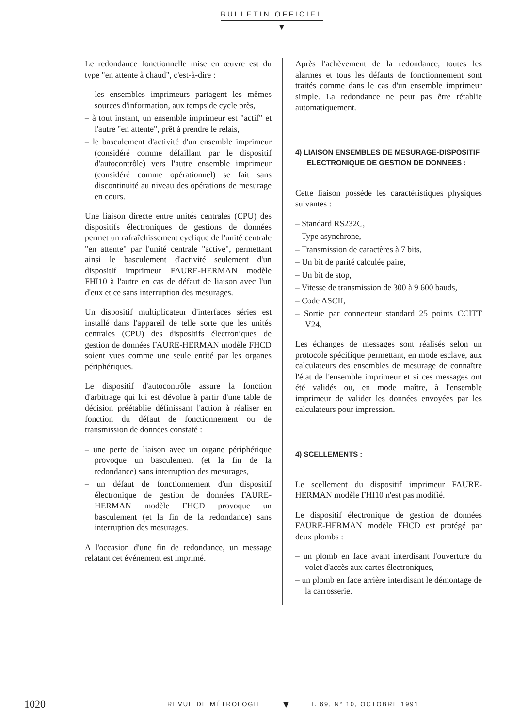BULLETIN OFFICIEL
▼
Le redondance fonctionnelle mise en œuvre est du type "en attente à chaud", c'est-à-dire :
– les ensembles imprimeurs partagent les mêmes sources d'information, aux temps de cycle près,
– à tout instant, un ensemble imprimeur est "actif" et l'autre "en attente", prêt à prendre le relais,
– le basculement d'activité d'un ensemble imprimeur (considéré comme défaillant par le dispositif d'autocontrôle) vers l'autre ensemble imprimeur (considéré comme opérationnel) se fait sans discontinuité au niveau des opérations de mesurage en cours.
Une liaison directe entre unités centrales (CPU) des dispositifs électroniques de gestions de données permet un rafraîchissement cyclique de l'unité centrale "en attente" par l'unité centrale "active", permettant ainsi le basculement d'activité seulement d'un dispositif imprimeur FAURE-HERMAN modèle FHI10 à l'autre en cas de défaut de liaison avec l'un d'eux et ce sans interruption des mesurages.
Un dispositif multiplicateur d'interfaces séries est installé dans l'appareil de telle sorte que les unités centrales (CPU) des dispositifs électroniques de gestion de données FAURE-HERMAN modèle FHCD soient vues comme une seule entité par les organes périphériques.
Le dispositif d'autocontrôle assure la fonction d'arbitrage qui lui est dévolue à partir d'une table de décision préétablie définissant l'action à réaliser en fonction du défaut de fonctionnement ou de transmission de données constaté :
– une perte de liaison avec un organe périphérique provoque un basculement (et la fin de la redondance) sans interruption des mesurages,
– un défaut de fonctionnement d'un dispositif électronique de gestion de données FAURE-HERMAN modèle FHCD provoque un basculement (et la fin de la redondance) sans interruption des mesurages.
A l'occasion d'une fin de redondance, un message relatant cet événement est imprimé.
Après l'achèvement de la redondance, toutes les alarmes et tous les défauts de fonctionnement sont traités comme dans le cas d'un ensemble imprimeur simple. La redondance ne peut pas être rétablie automatiquement.
4) LIAISON ENSEMBLES DE MESURAGE-DISPOSITIF ELECTRONIQUE DE GESTION DE DONNEES :
Cette liaison possède les caractéristiques physiques suivantes :
– Standard RS232C,
– Type asynchrone,
– Transmission de caractères à 7 bits,
– Un bit de parité calculée paire,
– Un bit de stop,
– Vitesse de transmission de 300 à 9 600 bauds,
– Code ASCII,
– Sortie par connecteur standard 25 points CCITT V24.
Les échanges de messages sont réalisés selon un protocole spécifique permettant, en mode esclave, aux calculateurs des ensembles de mesurage de connaître l'état de l'ensemble imprimeur et si ces messages ont été validés ou, en mode maître, à l'ensemble imprimeur de valider les données envoyées par les calculateurs pour impression.
4) SCELLEMENTS :
Le scellement du dispositif imprimeur FAURE-HERMAN modèle FHI10 n'est pas modifié.
Le dispositif électronique de gestion de données FAURE-HERMAN modèle FHCD est protégé par deux plombs :
– un plomb en face avant interdisant l'ouverture du volet d'accès aux cartes électroniques,
– un plomb en face arrière interdisant le démontage de la carrosserie.
1020 REVUE DE MÉTROLOGIE ▼ T. 69, N° 10, OCTOBRE 1991